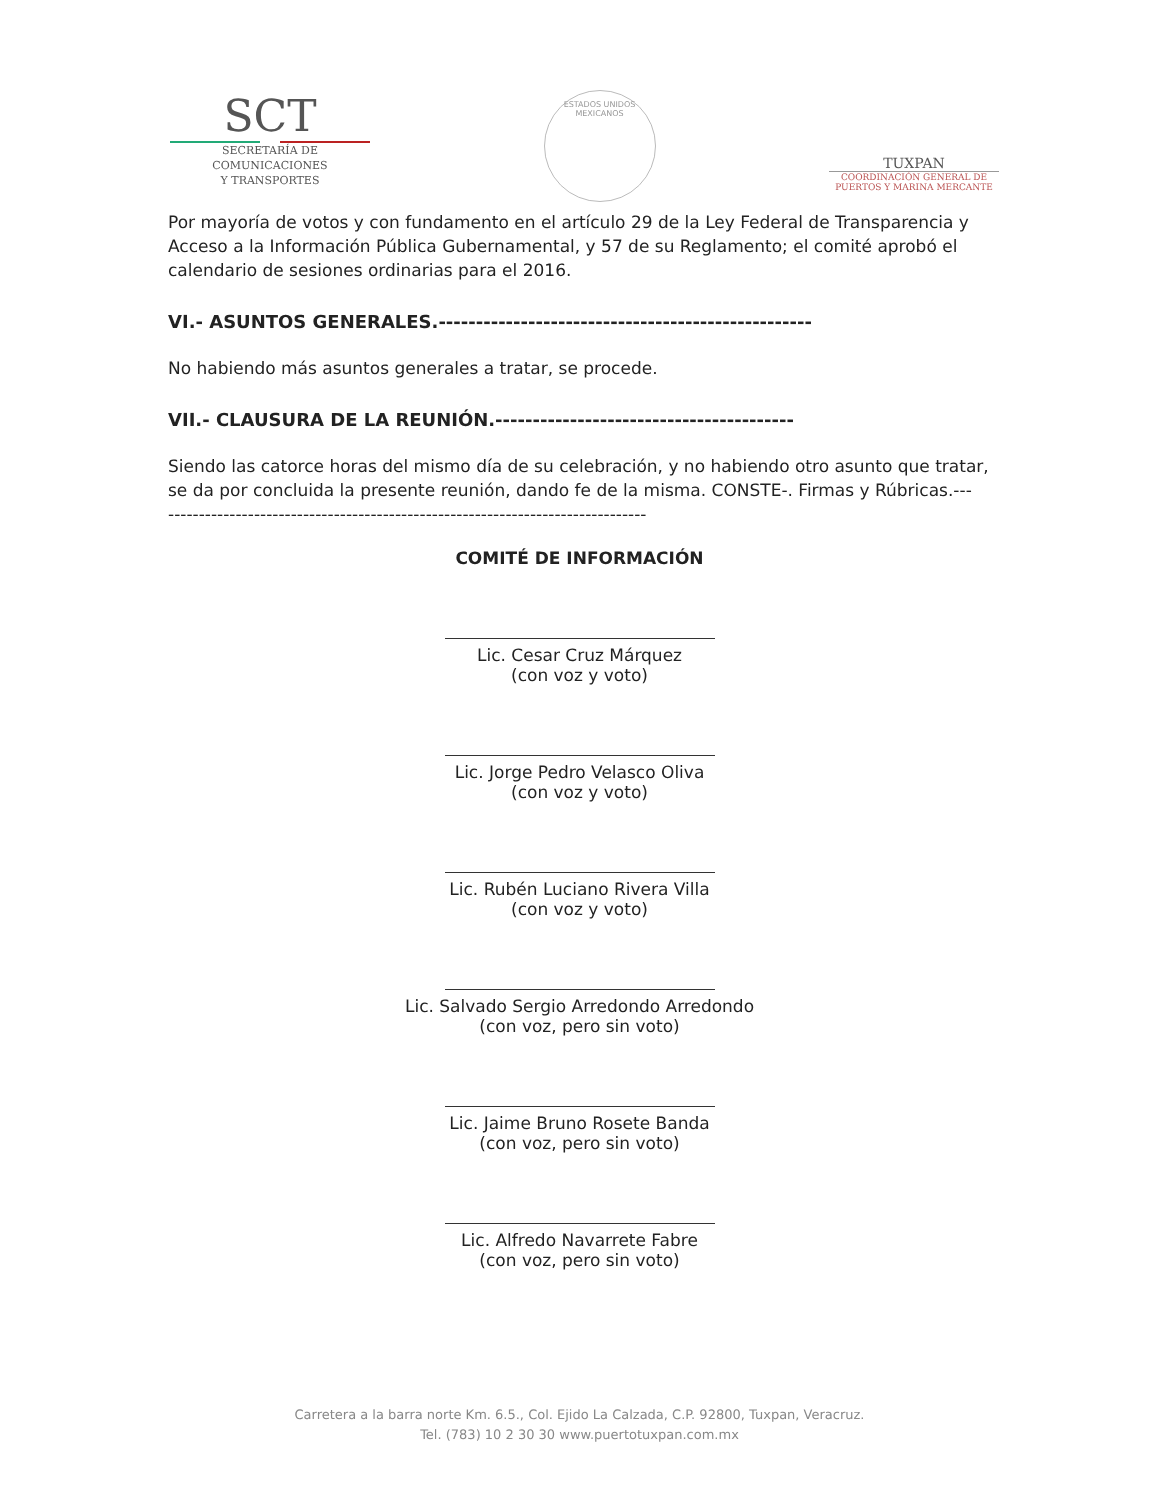SCT
SECRETARÍA DE
COMUNICACIONES
Y TRANSPORTES
ESTADOS UNIDOS MEXICANOS
TUXPAN
COORDINACIÓN GENERAL DE
PUERTOS Y MARINA MERCANTE
Por mayoría de votos y con fundamento en el artículo 29 de la Ley Federal de Transparencia y Acceso a la Información Pública Gubernamental, y 57 de su Reglamento; el comité aprobó el calendario de sesiones ordinarias para el 2016.
VI.- ASUNTOS GENERALES.--------------------------------------------------
No habiendo más asuntos generales a tratar, se procede.
VII.- CLAUSURA DE LA REUNIÓN.----------------------------------------
Siendo las catorce horas del mismo día de su celebración, y no habiendo otro asunto que tratar, se da por concluida la presente reunión, dando fe de la misma. CONSTE-. Firmas y Rúbricas.---
------------------------------------------------------------------------------
COMITÉ DE INFORMACIÓN
Lic. Cesar Cruz Márquez
(con voz y voto)
Lic. Jorge Pedro Velasco Oliva
(con voz y voto)
Lic. Rubén Luciano Rivera Villa
(con voz y voto)
Lic. Salvado Sergio Arredondo Arredondo
(con voz, pero sin voto)
Lic. Jaime Bruno Rosete Banda
(con voz, pero sin voto)
Lic. Alfredo Navarrete Fabre
(con voz, pero sin voto)
Carretera a la barra norte Km. 6.5., Col. Ejido La Calzada, C.P. 92800, Tuxpan, Veracruz.
Tel. (783) 10 2 30 30 www.puertotuxpan.com.mx